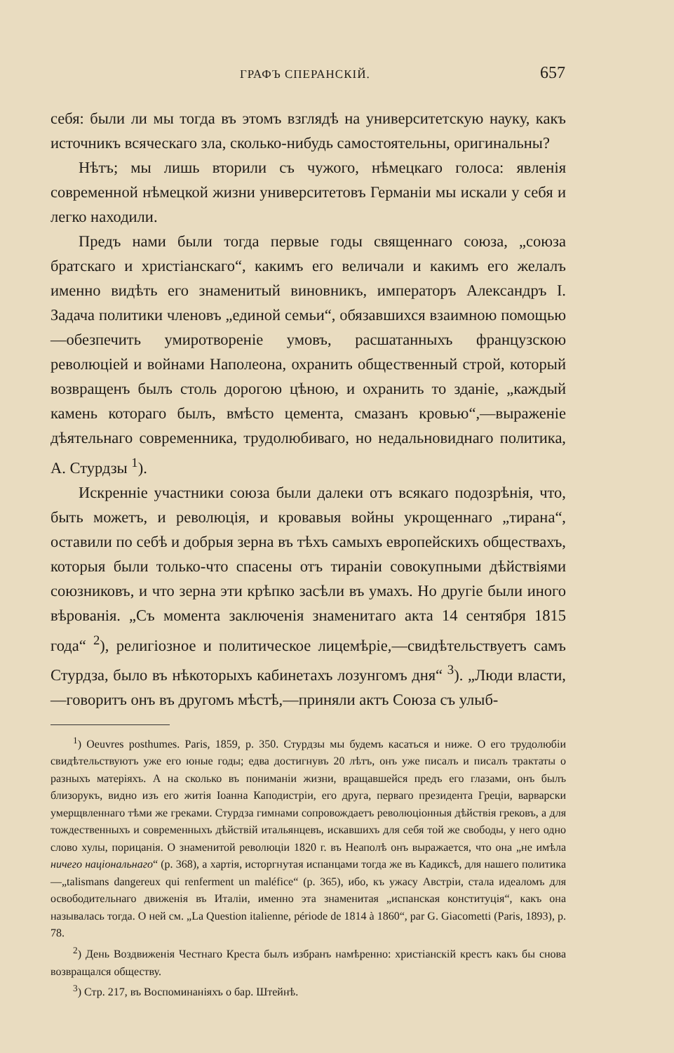ГРАФЪ СПЕРАНСКІЙ. 657
себя: были ли мы тогда въ этомъ взглядѣ на университетскую науку, какъ источникъ всяческаго зла, сколько-нибудь самостоятельны, оригинальны?
Нѣтъ; мы лишь вторили съ чужого, нѣмецкаго голоса: явленія современной нѣмецкой жизни университетовъ Германіи мы искали у себя и легко находили.
Предъ нами были тогда первые годы священнаго союза, „союза братскаго и христіанскаго“, какимъ его величали и какимъ его желалъ именно видѣть его знаменитый виновникъ, императоръ Александръ I. Задача политики членовъ „единой семьи“, обязавшихся взаимною помощью—обезпечить умиротвореніе умовъ, расшатанныхъ французскою революціей и войнами Наполеона, охранить общественный строй, который возвращенъ былъ столь дорогою цѣною, и охранить то зданіе, „каждый камень котораго былъ, вмѣсто цемента, смазанъ кровью“,—выраженіе дѣятельнаго современника, трудолюбиваго, но недальновиднаго политика, А. Стурдзы <sup>1</sup>).
Искренніе участники союза были далеки отъ всякаго подозрѣнія, что, быть можетъ, и революція, и кровавыя войны укрощеннаго „тирана“, оставили по себѣ и добрыя зерна въ тѣхъ самыхъ европейскихъ обществахъ, которыя были только-что спасены отъ тираніи совокупными дѣйствіями союзниковъ, и что зерна эти крѣпко засѣли въ умахъ. Но другіе были иного вѣрованія. „Съ момента заключенія знаменитаго акта 14 сентября 1815 года“ <sup>2</sup>), религіозное и политическое лицемѣріе,—свидѣтельствуетъ самъ Стурдза, было въ нѣкоторыхъ кабинетахъ лозунгомъ дня“ <sup>3</sup>). „Люди власти, —говоритъ онъ въ другомъ мѣстѣ,—приняли актъ Союза съ улыб-
<sup>1</sup>) Oeuvres posthumes. Paris, 1859, p. 350. Стурдзы мы будемъ касаться и ниже. О его трудолюбіи свидѣтельствуютъ уже его юные годы; едва достигнувъ 20 лѣтъ, онъ уже писалъ и писалъ трактаты о разныхъ матеріяхъ. А на сколько въ пониманіи жизни, вращавшейся предъ его глазами, онъ былъ близорукъ, видно изъ его житія Іоанна Каподистріи, его друга, перваго президента Греціи, варварски умерщвленнаго тѣми же греками. Стурдза гимнами сопровождаетъ революціонныя дѣйствія грековъ, а для тождественныхъ и современныхъ дѣйствій итальянцевъ, искавшихъ для себя той же свободы, у него одно слово хулы, порицанія. О знаменитой революціи 1820 г. въ Неаполѣ онъ выражается, что она „не имѣла ничего національнаго“ (p. 368), а хартія, исторгнутая испанцами тогда же въ Кадиксѣ, для нашего политика—„talismans dangereux qui renferment un maléfice“ (p. 365), ибо, къ ужасу Австріи, стала идеаломъ для освободительнаго движенія въ Италіи, именно эта знаменитая „испанская конституція“, какъ она называлась тогда. О ней см. „La Question italienne, période de 1814 à 1860“, par G. Giacometti (Paris, 1893), p. 78.
<sup>2</sup>) День Воздвиженія Честнаго Креста былъ избранъ намѣренно: христіанскій крестъ какъ бы снова возвращался обществу.
<sup>3</sup>) Стр. 217, въ Воспоминаніяхъ о бар. Штейнѣ.